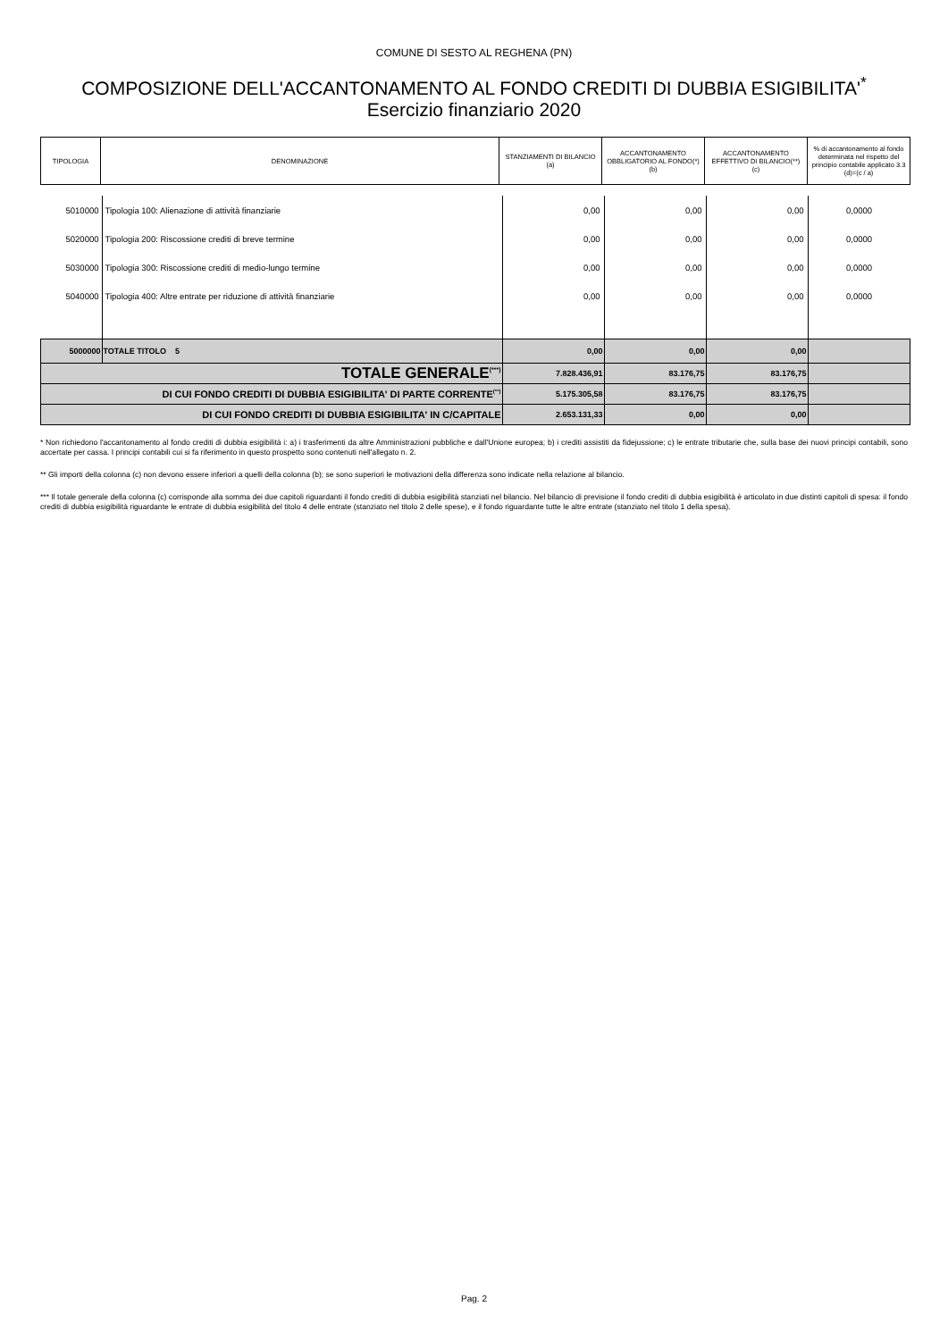COMUNE DI SESTO AL REGHENA (PN)
COMPOSIZIONE DELL'ACCANTONAMENTO AL FONDO CREDITI DI DUBBIA ESIGIBILITA'<sup>*</sup>
Esercizio finanziario 2020
| TIPOLOGIA | DENOMINAZIONE | STANZIAMENTI DI BILANCIO (a) | ACCANTONAMENTO OBBLIGATORIO AL FONDO(*) (b) | ACCANTONAMENTO EFFETTIVO DI BILANCIO(**) (c) | % di accantonamento al fondo determinata nel rispetto del principio contabile applicato 3.3 (d)=(c / a) |
| 5010000 | Tipologia 100: Alienazione di attività finanziarie | 0,00 | 0,00 | 0,00 | 0,0000 |
| 5020000 | Tipologia 200: Riscossione crediti di breve termine | 0,00 | 0,00 | 0,00 | 0,0000 |
| 5030000 | Tipologia 300: Riscossione crediti di medio-lungo termine | 0,00 | 0,00 | 0,00 | 0,0000 |
| 5040000 | Tipologia 400: Altre entrate per riduzione di attività finanziarie | 0,00 | 0,00 | 0,00 | 0,0000 |
| 5000000 | TOTALE TITOLO 5 | 0,00 | 0,00 | 0,00 | |
| TOTALE GENERALE<sup>(***)</sup> | | 7.828.436,91 | 83.176,75 | 83.176,75 | |
| DI CUI FONDO CREDITI DI DUBBIA ESIGIBILITA' DI PARTE CORRENTE<sup>(**)</sup> | | 5.175.305,58 | 83.176,75 | 83.176,75 | |
| DI CUI FONDO CREDITI DI DUBBIA ESIGIBILITA' IN C/CAPITALE | | 2.653.131,33 | 0,00 | 0,00 | |
* Non richiedono l'accantonamento al fondo crediti di dubbia esigibilità i: a) i trasferimenti da altre Amministrazioni pubbliche e dall'Unione europea; b) i crediti assistiti da fidejussione; c) le entrate tributarie che, sulla base dei nuovi principi contabili, sono accertate per cassa. I principi contabili cui si fa riferimento in questo prospetto sono contenuti nell'allegato n. 2.
** Gli importi della colonna (c) non devono essere inferiori a quelli della colonna (b); se sono superiori le motivazioni della differenza sono indicate nella relazione al bilancio.
*** Il totale generale della colonna (c) corrisponde alla somma dei due capitoli riguardanti il fondo crediti di dubbia esigibilità stanziati nel bilancio. Nel bilancio di previsione il fondo crediti di dubbia esigibilità è articolato in due distinti capitoli di spesa: il fondo crediti di dubbia esigibilità riguardante le entrate di dubbia esigibilità del titolo 4 delle entrate (stanziato nel titolo 2 delle spese), e il fondo riguardante tutte le altre entrate (stanziato nel titolo 1 della spesa).
Pag. 2